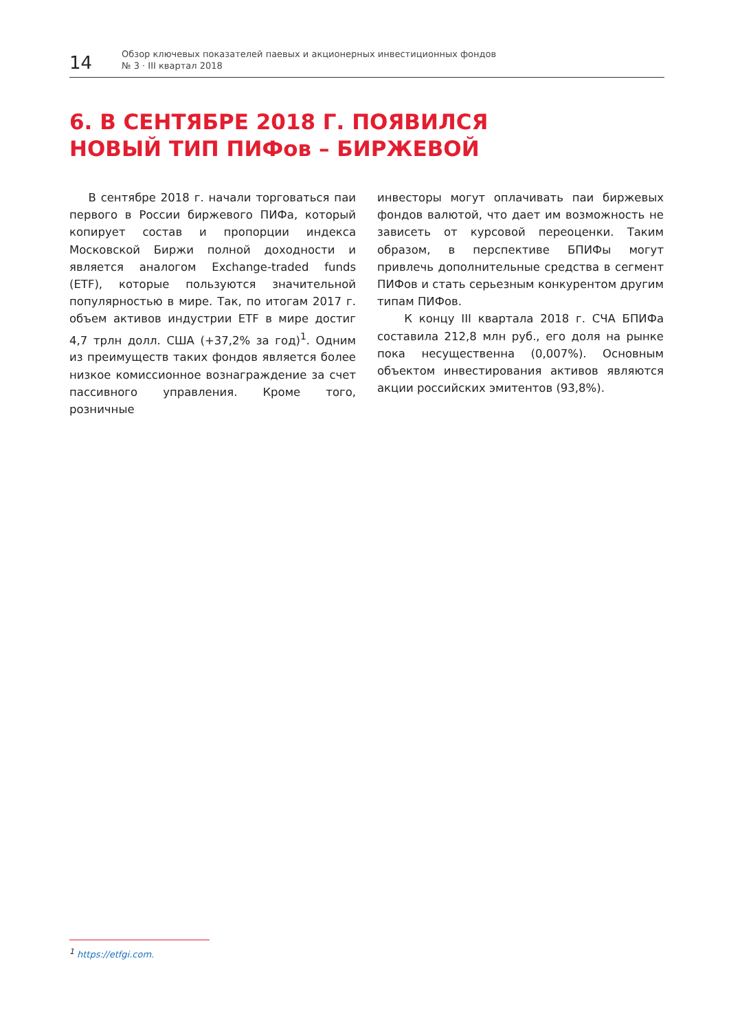14
Обзор ключевых показателей паевых и акционерных инвестиционных фондов
№ 3 · III квартал 2018
6. В СЕНТЯБРЕ 2018 Г. ПОЯВИЛСЯ
НОВЫЙ ТИП ПИФов – БИРЖЕВОЙ
В сентябре 2018 г. начали торговаться паи первого в России биржевого ПИФа, который копирует состав и пропорции индекса Московской Биржи полной доходности и является аналогом Exchange-traded funds (ETF), которые пользуются значительной популярностью в мире. Так, по итогам 2017 г. объем активов индустрии ETF в мире достиг 4,7 трлн долл. США (+37,2% за год)<sup>1</sup>. Одним из преимуществ таких фондов является более низкое комиссионное вознаграждение за счет пассивного управления. Кроме того, розничные
инвесторы могут оплачивать паи биржевых фондов валютой, что дает им возможность не зависеть от курсовой переоценки. Таким образом, в перспективе БПИФы могут привлечь дополнительные средства в сегмент ПИФов и стать серьезным конкурентом другим типам ПИФов.
К концу III квартала 2018 г. СЧА БПИФа составила 212,8 млн руб., его доля на рынке пока несущественна (0,007%). Основным объектом инвестирования активов являются акции российских эмитентов (93,8%).
<sup>1</sup> https://etfgi.com.